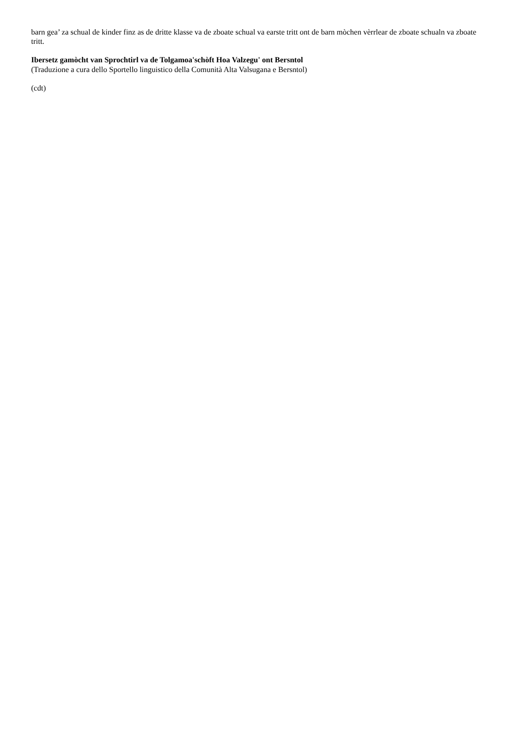barn gea’ za schual de kinder finz as de dritte klasse va de zboate schual va earste tritt ont de barn mòchen vèrrlear de zboate schualn va zboate tritt.
Ibersetz gamòcht van Sprochtirl va de Tolgamoa'schòft Hoa Valzegu' ont Bersntol
(Traduzione a cura dello Sportello linguistico della Comunità Alta Valsugana e Bersntol)
(cdt)